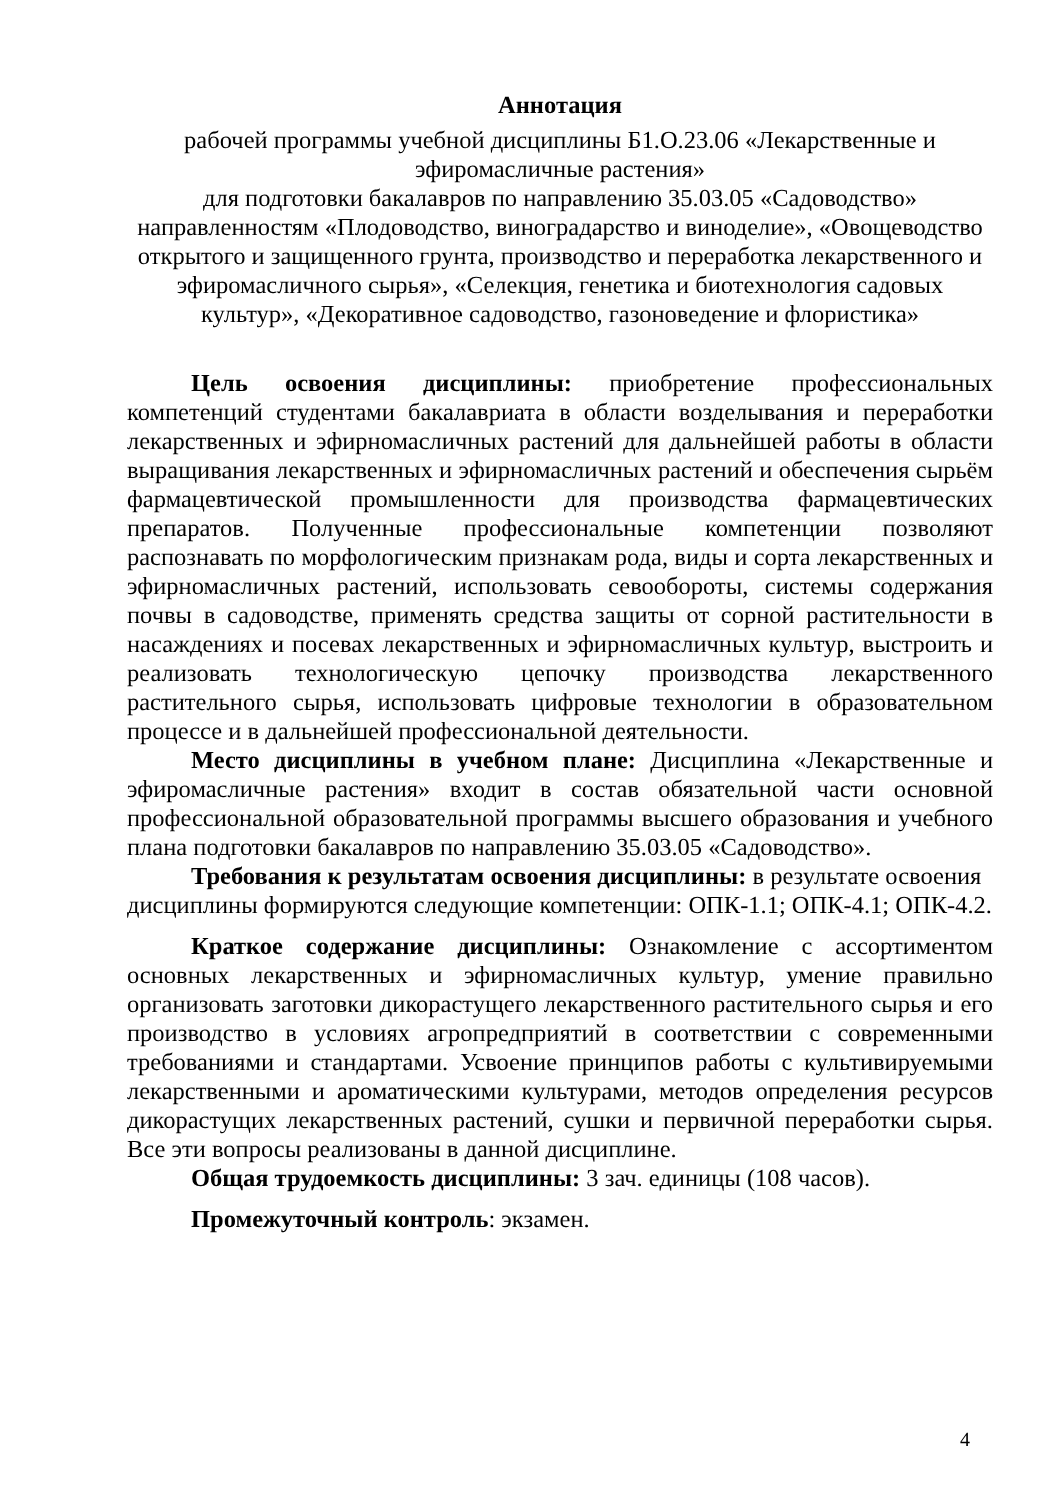Аннотация
рабочей программы учебной дисциплины Б1.О.23.06 «Лекарственные и эфиромасличные растения»
для подготовки бакалавров по направлению 35.03.05 «Садоводство» направленностям «Плодоводство, виноградарство и виноделие», «Овощеводство открытого и защищенного грунта, производство и переработка лекарственного и эфиромасличного сырья», «Селекция, генетика и биотехнология садовых культур», «Декоративное садоводство, газоноведение и флористика»
Цель освоения дисциплины: приобретение профессиональных компетенций студентами бакалавриата в области возделывания и переработки лекарственных и эфирномасличных растений для дальнейшей работы в области выращивания лекарственных и эфирномасличных растений и обеспечения сырьём фармацевтической промышленности для производства фармацевтических препаратов. Полученные профессиональные компетенции позволяют распознавать по морфологическим признакам рода, виды и сорта лекарственных и эфирномасличных растений, использовать севообороты, системы содержания почвы в садоводстве, применять средства защиты от сорной растительности в насаждениях и посевах лекарственных и эфирномасличных культур, выстроить и реализовать технологическую цепочку производства лекарственного растительного сырья, использовать цифровые технологии в образовательном процессе и в дальнейшей профессиональной деятельности.
Место дисциплины в учебном плане: Дисциплина «Лекарственные и эфиромасличные растения» входит в состав обязательной части основной профессиональной образовательной программы высшего образования и учебного плана подготовки бакалавров по направлению 35.03.05 «Садоводство».
Требования к результатам освоения дисциплины: в результате освоения дисциплины формируются следующие компетенции: ОПК-1.1; ОПК-4.1; ОПК-4.2.
Краткое содержание дисциплины: Ознакомление с ассортиментом основных лекарственных и эфирномасличных культур, умение правильно организовать заготовки дикорастущего лекарственного растительного сырья и его производство в условиях агропредприятий в соответствии с современными требованиями и стандартами. Усвоение принципов работы с культивируемыми лекарственными и ароматическими культурами, методов определения ресурсов дикорастущих лекарственных растений, сушки и первичной переработки сырья. Все эти вопросы реализованы в данной дисциплине.
Общая трудоемкость дисциплины: 3 зач. единицы (108 часов).
Промежуточный контроль: экзамен.
4